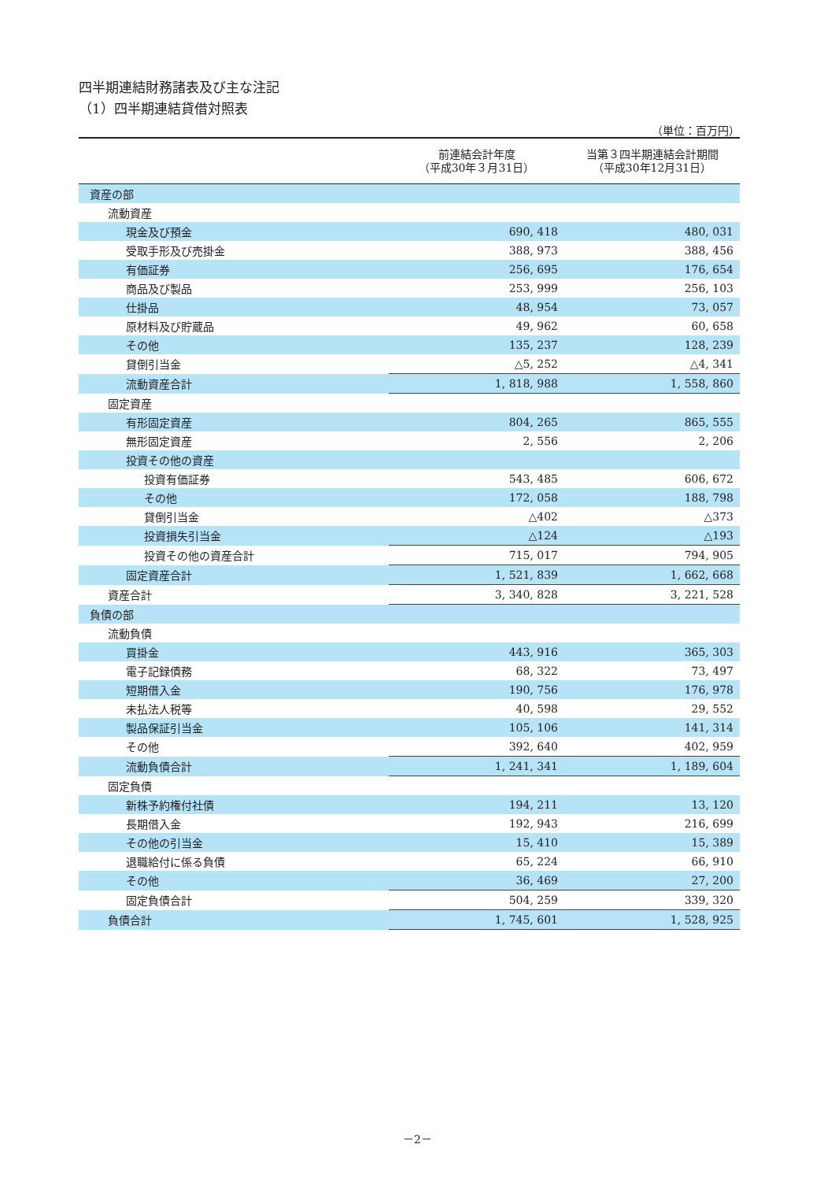四半期連結財務諸表及び主な注記
（1）四半期連結貸借対照表
（単位：百万円）
| | 前連結会計年度 （平成30年３月31日） | 当第３四半期連結会計期間 （平成30年12月31日） |
| --- | --- | --- |
| 資産の部 | | |
| 流動資産 | | |
| 現金及び預金 | 690, 418 | 480, 031 |
| 受取手形及び売掛金 | 388, 973 | 388, 456 |
| 有価証券 | 256, 695 | 176, 654 |
| 商品及び製品 | 253, 999 | 256, 103 |
| 仕掛品 | 48, 954 | 73, 057 |
| 原材料及び貯蔵品 | 49, 962 | 60, 658 |
| その他 | 135, 237 | 128, 239 |
| 貸倒引当金 | △5, 252 | △4, 341 |
| 流動資産合計 | 1, 818, 988 | 1, 558, 860 |
| 固定資産 | | |
| 有形固定資産 | 804, 265 | 865, 555 |
| 無形固定資産 | 2, 556 | 2, 206 |
| 投資その他の資産 | | |
| 投資有価証券 | 543, 485 | 606, 672 |
| その他 | 172, 058 | 188, 798 |
| 貸倒引当金 | △402 | △373 |
| 投資損失引当金 | △124 | △193 |
| 投資その他の資産合計 | 715, 017 | 794, 905 |
| 固定資産合計 | 1, 521, 839 | 1, 662, 668 |
| 資産合計 | 3, 340, 828 | 3, 221, 528 |
| 負債の部 | | |
| 流動負債 | | |
| 買掛金 | 443, 916 | 365, 303 |
| 電子記録債務 | 68, 322 | 73, 497 |
| 短期借入金 | 190, 756 | 176, 978 |
| 未払法人税等 | 40, 598 | 29, 552 |
| 製品保証引当金 | 105, 106 | 141, 314 |
| その他 | 392, 640 | 402, 959 |
| 流動負債合計 | 1, 241, 341 | 1, 189, 604 |
| 固定負債 | | |
| 新株予約権付社債 | 194, 211 | 13, 120 |
| 長期借入金 | 192, 943 | 216, 699 |
| その他の引当金 | 15, 410 | 15, 389 |
| 退職給付に係る負債 | 65, 224 | 66, 910 |
| その他 | 36, 469 | 27, 200 |
| 固定負債合計 | 504, 259 | 339, 320 |
| 負債合計 | 1, 745, 601 | 1, 528, 925 |
－2－